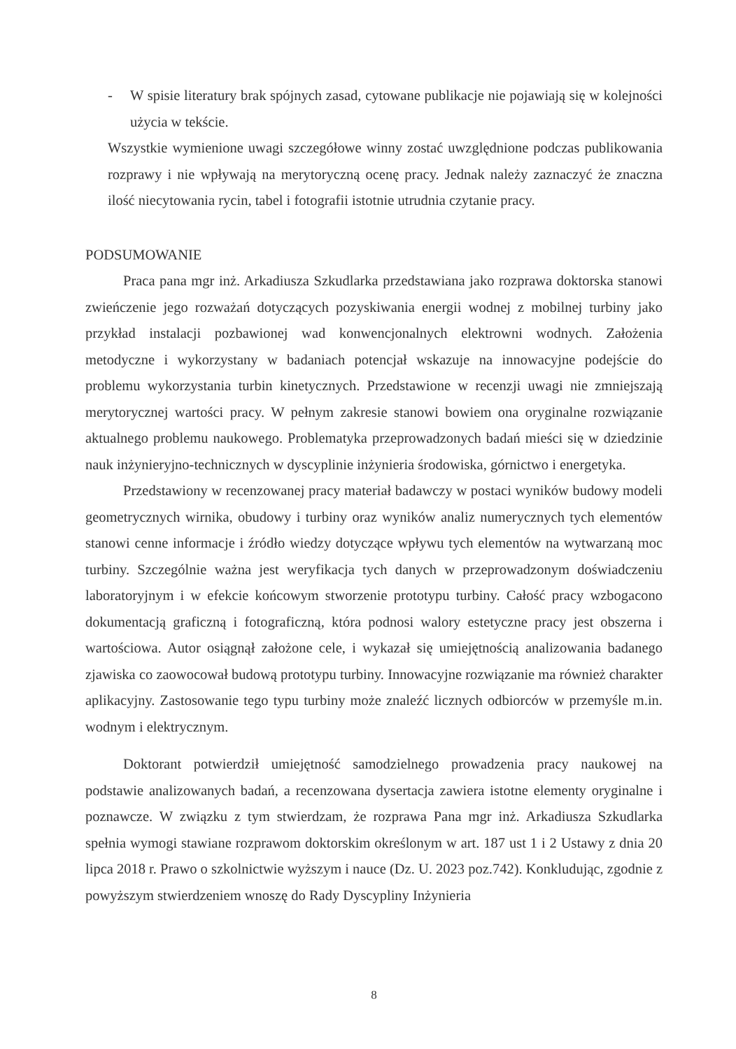- W spisie literatury brak spójnych zasad, cytowane publikacje nie pojawiają się w kolejności użycia w tekście.
Wszystkie wymienione uwagi szczegółowe winny zostać uwzględnione podczas publikowania rozprawy i nie wpływają na merytoryczną ocenę pracy. Jednak należy zaznaczyć że znaczna ilość niecytowania rycin, tabel i fotografii istotnie utrudnia czytanie pracy.
PODSUMOWANIE
Praca pana mgr inż. Arkadiusza Szkudlarka przedstawiana jako rozprawa doktorska stanowi zwieńczenie jego rozważań dotyczących pozyskiwania energii wodnej z mobilnej turbiny jako przykład instalacji pozbawionej wad konwencjonalnych elektrowni wodnych. Założenia metodyczne i wykorzystany w badaniach potencjał wskazuje na innowacyjne podejście do problemu wykorzystania turbin kinetycznych. Przedstawione w recenzji uwagi nie zmniejszają merytorycznej wartości pracy. W pełnym zakresie stanowi bowiem ona oryginalne rozwiązanie aktualnego problemu naukowego. Problematyka przeprowadzonych badań mieści się w dziedzinie nauk inżynieryjno-technicznych w dyscyplinie inżynieria środowiska, górnictwo i energetyka.
Przedstawiony w recenzowanej pracy materiał badawczy w postaci wyników budowy modeli geometrycznych wirnika, obudowy i turbiny oraz wyników analiz numerycznych tych elementów stanowi cenne informacje i źródło wiedzy dotyczące wpływu tych elementów na wytwarzaną moc turbiny. Szczególnie ważna jest weryfikacja tych danych w przeprowadzonym doświadczeniu laboratoryjnym i w efekcie końcowym stworzenie prototypu turbiny. Całość pracy wzbogacono dokumentacją graficzną i fotograficzną, która podnosi walory estetyczne pracy jest obszerna i wartościowa. Autor osiągnął założone cele, i wykazał się umiejętnością analizowania badanego zjawiska co zaowocował budową prototypu turbiny. Innowacyjne rozwiązanie ma również charakter aplikacyjny. Zastosowanie tego typu turbiny może znaleźć licznych odbiorców w przemyśle m.in. wodnym i elektrycznym.
Doktorant potwierdził umiejętność samodzielnego prowadzenia pracy naukowej na podstawie analizowanych badań, a recenzowana dysertacja zawiera istotne elementy oryginalne i poznawcze. W związku z tym stwierdzam, że rozprawa Pana mgr inż. Arkadiusza Szkudlarka spełnia wymogi stawiane rozprawom doktorskim określonym w art. 187 ust 1 i 2 Ustawy z dnia 20 lipca 2018 r. Prawo o szkolnictwie wyższym i nauce (Dz. U. 2023 poz.742). Konkludując, zgodnie z powyższym stwierdzeniem wnoszę do Rady Dyscypliny Inżynieria
8